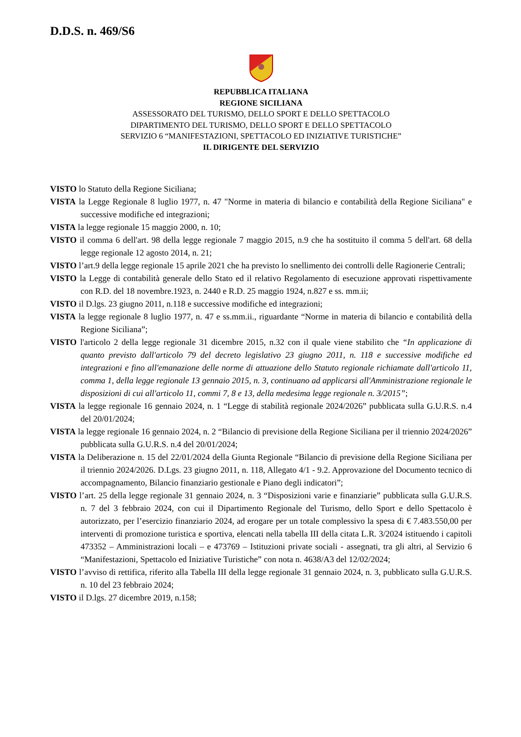D.D.S. n. 469/S6
REPUBBLICA ITALIANA
REGIONE SICILIANA
ASSESSORATO DEL TURISMO, DELLO SPORT E DELLO SPETTACOLO
DIPARTIMENTO DEL TURISMO, DELLO SPORT E DELLO SPETTACOLO
SERVIZIO 6 “MANIFESTAZIONI, SPETTACOLO ED INIZIATIVE TURISTICHE”
IL DIRIGENTE DEL SERVIZIO
VISTO lo Statuto della Regione Siciliana;
VISTA la Legge Regionale 8 luglio 1977, n. 47 "Norme in materia di bilancio e contabilità della Regione Siciliana" e successive modifiche ed integrazioni;
VISTA la legge regionale 15 maggio 2000, n. 10;
VISTO il comma 6 dell'art. 98 della legge regionale 7 maggio 2015, n.9 che ha sostituito il comma 5 dell'art. 68 della legge regionale 12 agosto 2014, n. 21;
VISTO l’art.9 della legge regionale 15 aprile 2021 che ha previsto lo snellimento dei controlli delle Ragionerie Centrali;
VISTO la Legge di contabilità generale dello Stato ed il relativo Regolamento di esecuzione approvati rispettivamente con R.D. del 18 novembre.1923, n. 2440 e R.D. 25 maggio 1924, n.827 e ss. mm.ii;
VISTO il D.lgs. 23 giugno 2011, n.118 e successive modifiche ed integrazioni;
VISTA la legge regionale 8 luglio 1977, n. 47 e ss.mm.ii., riguardante “Norme in materia di bilancio e contabilità della Regione Siciliana”;
VISTO l'articolo 2 della legge regionale 31 dicembre 2015, n.32 con il quale viene stabilito che “In applicazione di quanto previsto dall'articolo 79 del decreto legislativo 23 giugno 2011, n. 118 e successive modifiche ed integrazioni e fino all'emanazione delle norme di attuazione dello Statuto regionale richiamate dall'articolo 11, comma 1, della legge regionale 13 gennaio 2015, n. 3, continuano ad applicarsi all'Amministrazione regionale le disposizioni di cui all'articolo 11, commi 7, 8 e 13, della medesima legge regionale n. 3/2015”;
VISTA la legge regionale 16 gennaio 2024, n. 1 “Legge di stabilità regionale 2024/2026” pubblicata sulla G.U.R.S. n.4 del 20/01/2024;
VISTA la legge regionale 16 gennaio 2024, n. 2 “Bilancio di previsione della Regione Siciliana per il triennio 2024/2026” pubblicata sulla G.U.R.S. n.4 del 20/01/2024;
VISTA la Deliberazione n. 15 del 22/01/2024 della Giunta Regionale “Bilancio di previsione della Regione Siciliana per il triennio 2024/2026. D.Lgs. 23 giugno 2011, n. 118, Allegato 4/1 - 9.2. Approvazione del Documento tecnico di accompagnamento, Bilancio finanziario gestionale e Piano degli indicatori”;
VISTO l’art. 25 della legge regionale 31 gennaio 2024, n. 3 “Disposizioni varie e finanziarie” pubblicata sulla G.U.R.S. n. 7 del 3 febbraio 2024, con cui il Dipartimento Regionale del Turismo, dello Sport e dello Spettacolo è autorizzato, per l’esercizio finanziario 2024, ad erogare per un totale complessivo la spesa di € 7.483.550,00 per interventi di promozione turistica e sportiva, elencati nella tabella III della citata L.R. 3/2024 istituendo i capitoli 473352 – Amministrazioni locali – e 473769 – Istituzioni private sociali - assegnati, tra gli altri, al Servizio 6 “Manifestazioni, Spettacolo ed Iniziative Turistiche” con nota n. 4638/A3 del 12/02/2024;
VISTO l’avviso di rettifica, riferito alla Tabella III della legge regionale 31 gennaio 2024, n. 3, pubblicato sulla G.U.R.S. n. 10 del 23 febbraio 2024;
VISTO il D.lgs. 27 dicembre 2019, n.158;